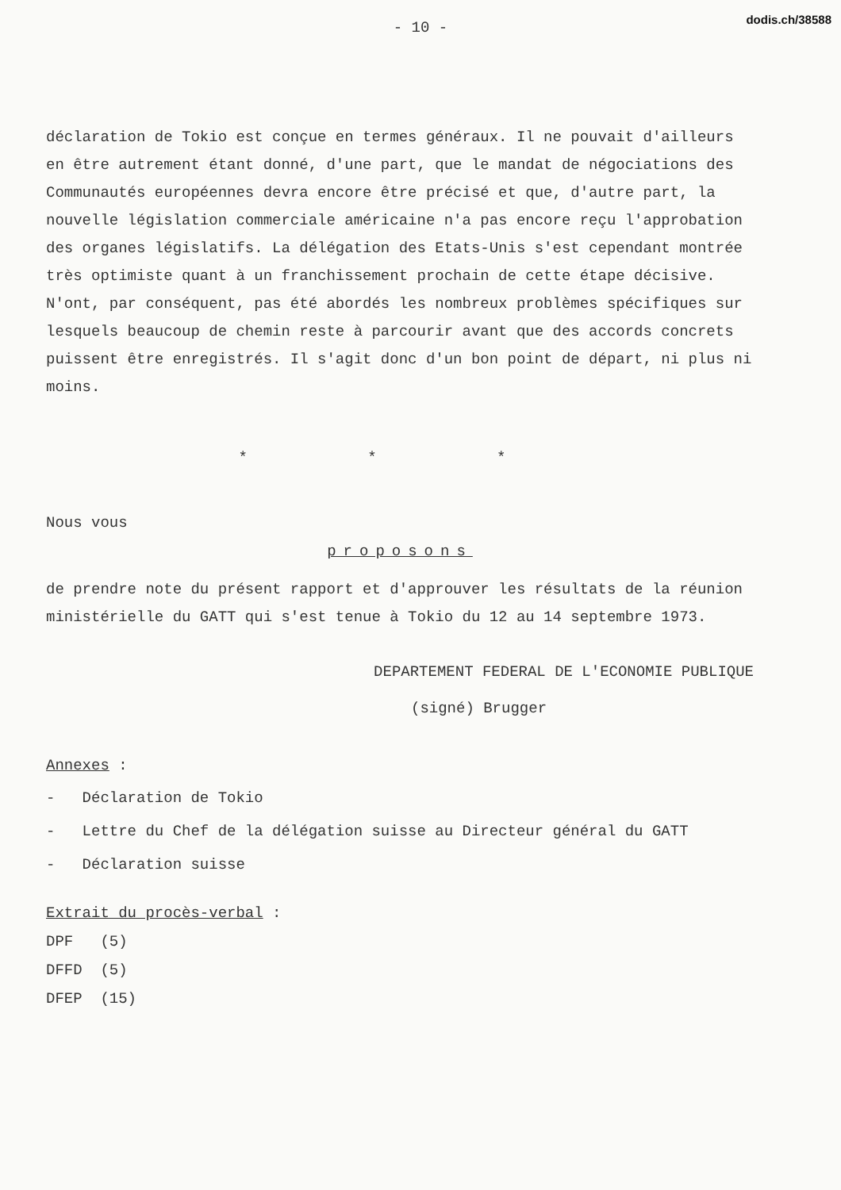dodis.ch/38588
- 10 -
déclaration de Tokio est conçue en termes généraux. Il ne pouvait d'ailleurs en être autrement étant donné, d'une part, que le mandat de négociations des Communautés européennes devra encore être précisé et que, d'autre part, la nouvelle législation commerciale américaine n'a pas encore reçu l'approbation des organes législatifs. La délégation des Etats-Unis s'est cependant montrée très optimiste quant à un franchissement prochain de cette étape décisive. N'ont, par conséquent, pas été abordés les nombreux problèmes spécifiques sur lesquels beaucoup de chemin reste à parcourir avant que des accords concrets puissent être enregistrés. Il s'agit donc d'un bon point de départ, ni plus ni moins.
* * *
Nous vous
proposons
de prendre note du présent rapport et d'approuver les résultats de la réunion ministérielle du GATT qui s'est tenue à Tokio du 12 au 14 septembre 1973.
DEPARTEMENT FEDERAL DE L'ECONOMIE PUBLIQUE
(signé) Brugger
Annexes :
- Déclaration de Tokio
- Lettre du Chef de la délégation suisse au Directeur général du GATT
- Déclaration suisse
Extrait du procès-verbal :
DPF (5)
DFFD (5)
DFEP (15)